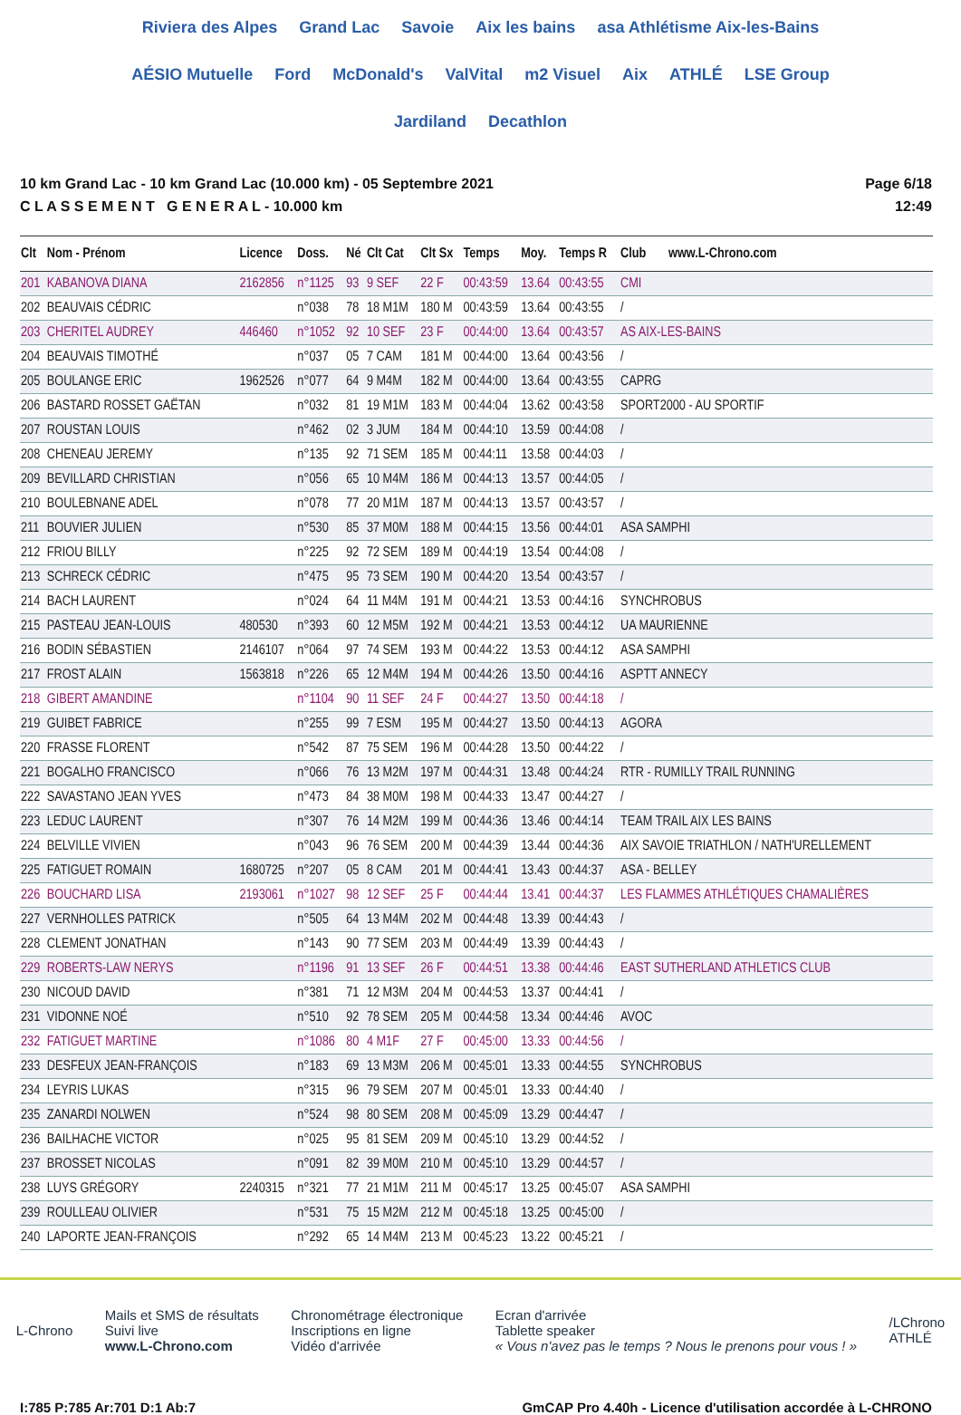Riviera des Alpes Grand Lac Savoie Aix les bains asa Athlétisme Aix-les-Bains AÉSIO Mutuelle Ford McDonald's ValVital m2 Visuel Aix ATHLÉ LSE Group Jardiland Decathlon
10 km Grand Lac - 10 km Grand Lac (10.000 km) - 05 Septembre 2021
C L A S S E M E N T G E N E R A L - 10.000 km
Page 6/18
12:49
| Clt | Nom - Prénom | Licence | Doss. | Né | Clt Cat | Clt Sx | Temps | Moy. | Temps R | Club www.L-Chrono.com |
| --- | --- | --- | --- | --- | --- | --- | --- | --- | --- | --- |
| 201 | KABANOVA DIANA | 2162856 | n°1125 | 93 | 9 SEF | 22 F | 00:43:59 | 13.64 | 00:43:55 | CMI |
| 202 | BEAUVAIS CÉDRIC | | n°038 | 78 | 18 M1M | 180 M | 00:43:59 | 13.64 | 00:43:55 | / |
| 203 | CHERITEL AUDREY | 446460 | n°1052 | 92 | 10 SEF | 23 F | 00:44:00 | 13.64 | 00:43:57 | AS AIX-LES-BAINS |
| 204 | BEAUVAIS TIMOTHÉ | | n°037 | 05 | 7 CAM | 181 M | 00:44:00 | 13.64 | 00:43:56 | / |
| 205 | BOULANGE ERIC | 1962526 | n°077 | 64 | 9 M4M | 182 M | 00:44:00 | 13.64 | 00:43:55 | CAPRG |
| 206 | BASTARD ROSSET GAËTAN | | n°032 | 81 | 19 M1M | 183 M | 00:44:04 | 13.62 | 00:43:58 | SPORT2000 - AU SPORTIF |
| 207 | ROUSTAN LOUIS | | n°462 | 02 | 3 JUM | 184 M | 00:44:10 | 13.59 | 00:44:08 | / |
| 208 | CHENEAU JEREMY | | n°135 | 92 | 71 SEM | 185 M | 00:44:11 | 13.58 | 00:44:03 | / |
| 209 | BEVILLARD CHRISTIAN | | n°056 | 65 | 10 M4M | 186 M | 00:44:13 | 13.57 | 00:44:05 | / |
| 210 | BOULEBNANE ADEL | | n°078 | 77 | 20 M1M | 187 M | 00:44:13 | 13.57 | 00:43:57 | / |
| 211 | BOUVIER JULIEN | | n°530 | 85 | 37 M0M | 188 M | 00:44:15 | 13.56 | 00:44:01 | ASA SAMPHI |
| 212 | FRIOU BILLY | | n°225 | 92 | 72 SEM | 189 M | 00:44:19 | 13.54 | 00:44:08 | / |
| 213 | SCHRECK CÉDRIC | | n°475 | 95 | 73 SEM | 190 M | 00:44:20 | 13.54 | 00:43:57 | / |
| 214 | BACH LAURENT | | n°024 | 64 | 11 M4M | 191 M | 00:44:21 | 13.53 | 00:44:16 | SYNCHROBUS |
| 215 | PASTEAU JEAN-LOUIS | 480530 | n°393 | 60 | 12 M5M | 192 M | 00:44:21 | 13.53 | 00:44:12 | UA MAURIENNE |
| 216 | BODIN SÉBASTIEN | 2146107 | n°064 | 97 | 74 SEM | 193 M | 00:44:22 | 13.53 | 00:44:12 | ASA SAMPHI |
| 217 | FROST ALAIN | 1563818 | n°226 | 65 | 12 M4M | 194 M | 00:44:26 | 13.50 | 00:44:16 | ASPTT ANNECY |
| 218 | GIBERT AMANDINE | | n°1104 | 90 | 11 SEF | 24 F | 00:44:27 | 13.50 | 00:44:18 | / |
| 219 | GUIBET FABRICE | | n°255 | 99 | 7 ESM | 195 M | 00:44:27 | 13.50 | 00:44:13 | AGORA |
| 220 | FRASSE FLORENT | | n°542 | 87 | 75 SEM | 196 M | 00:44:28 | 13.50 | 00:44:22 | / |
| 221 | BOGALHO FRANCISCO | | n°066 | 76 | 13 M2M | 197 M | 00:44:31 | 13.48 | 00:44:24 | RTR - RUMILLY TRAIL RUNNING |
| 222 | SAVASTANO JEAN YVES | | n°473 | 84 | 38 M0M | 198 M | 00:44:33 | 13.47 | 00:44:27 | / |
| 223 | LEDUC LAURENT | | n°307 | 76 | 14 M2M | 199 M | 00:44:36 | 13.46 | 00:44:14 | TEAM TRAIL AIX LES BAINS |
| 224 | BELVILLE VIVIEN | | n°043 | 96 | 76 SEM | 200 M | 00:44:39 | 13.44 | 00:44:36 | AIX SAVOIE TRIATHLON / NATH'URELLEMENT |
| 225 | FATIGUET ROMAIN | 1680725 | n°207 | 05 | 8 CAM | 201 M | 00:44:41 | 13.43 | 00:44:37 | ASA - BELLEY |
| 226 | BOUCHARD LISA | 2193061 | n°1027 | 98 | 12 SEF | 25 F | 00:44:44 | 13.41 | 00:44:37 | LES FLAMMES ATHLÉTIQUES CHAMALIÈRES |
| 227 | VERNHOLLES PATRICK | | n°505 | 64 | 13 M4M | 202 M | 00:44:48 | 13.39 | 00:44:43 | / |
| 228 | CLEMENT JONATHAN | | n°143 | 90 | 77 SEM | 203 M | 00:44:49 | 13.39 | 00:44:43 | / |
| 229 | ROBERTS-LAW NERYS | | n°1196 | 91 | 13 SEF | 26 F | 00:44:51 | 13.38 | 00:44:46 | EAST SUTHERLAND ATHLETICS CLUB |
| 230 | NICOUD DAVID | | n°381 | 71 | 12 M3M | 204 M | 00:44:53 | 13.37 | 00:44:41 | / |
| 231 | VIDONNE NOÉ | | n°510 | 92 | 78 SEM | 205 M | 00:44:58 | 13.34 | 00:44:46 | AVOC |
| 232 | FATIGUET MARTINE | | n°1086 | 80 | 4 M1F | 27 F | 00:45:00 | 13.33 | 00:44:56 | / |
| 233 | DESFEUX JEAN-FRANÇOIS | | n°183 | 69 | 13 M3M | 206 M | 00:45:01 | 13.33 | 00:44:55 | SYNCHROBUS |
| 234 | LEYRIS LUKAS | | n°315 | 96 | 79 SEM | 207 M | 00:45:01 | 13.33 | 00:44:40 | / |
| 235 | ZANARDI NOLWEN | | n°524 | 98 | 80 SEM | 208 M | 00:45:09 | 13.29 | 00:44:47 | / |
| 236 | BAILHACHE VICTOR | | n°025 | 95 | 81 SEM | 209 M | 00:45:10 | 13.29 | 00:44:52 | / |
| 237 | BROSSET NICOLAS | | n°091 | 82 | 39 M0M | 210 M | 00:45:10 | 13.29 | 00:44:57 | / |
| 238 | LUYS GRÉGORY | 2240315 | n°321 | 77 | 21 M1M | 211 M | 00:45:17 | 13.25 | 00:45:07 | ASA SAMPHI |
| 239 | ROULLEAU OLIVIER | | n°531 | 75 | 15 M2M | 212 M | 00:45:18 | 13.25 | 00:45:00 | / |
| 240 | LAPORTE JEAN-FRANÇOIS | | n°292 | 65 | 14 M4M | 213 M | 00:45:23 | 13.22 | 00:45:21 | / |
L-Chrono
Mails et SMS de résultats
Suivi live
www.L-Chrono.com
Chronométrage électronique
Inscriptions en ligne
Vidéo d'arrivée
Ecran d'arrivée
Tablette speaker
« Vous n'avez pas le temps ? Nous le prenons pour vous ! »
/LChrono
ATHLÉ
I:785 P:785 Ar:701 D:1 Ab:7 GmCAP Pro 4.40h - Licence d'utilisation accordée à L-CHRONO